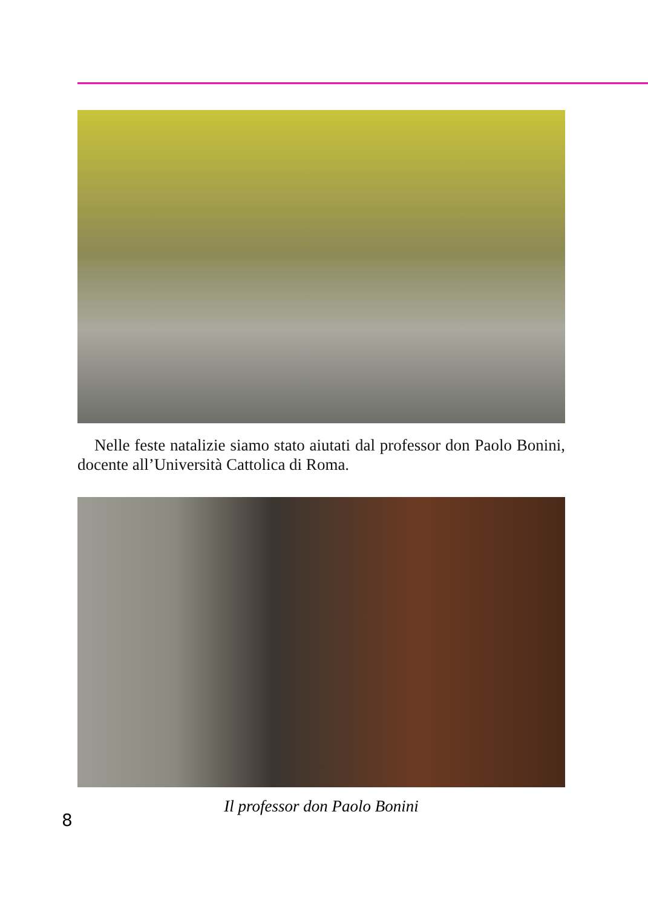Nelle feste natalizie siamo stato aiutati dal professor don Paolo Bonini, docente all’Università Cattolica di Roma.
Il professor don Paolo Bonini
8